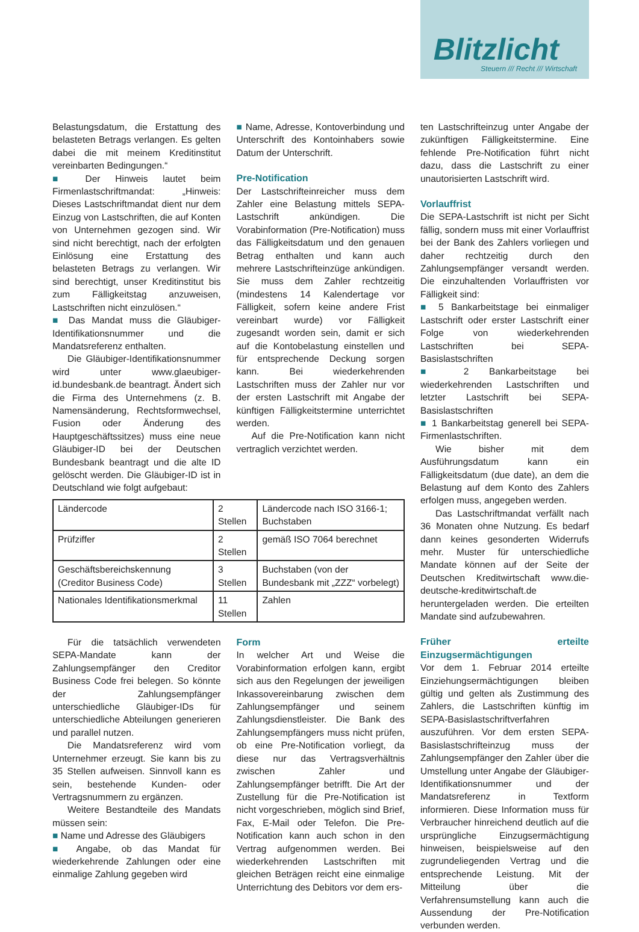Blitzlicht
Steuern /// Recht /// Wirtschaft
Belastungsdatum, die Erstattung des belasteten Betrags verlangen. Es gelten dabei die mit meinem Kreditinstitut vereinbarten Bedingungen.“
■ Der Hinweis lautet beim Firmenlastschriftmandat: „Hinweis: Dieses Lastschriftmandat dient nur dem Einzug von Lastschriften, die auf Konten von Unternehmen gezogen sind. Wir sind nicht berechtigt, nach der erfolgten Einlösung eine Erstattung des belasteten Betrags zu verlangen. Wir sind berechtigt, unser Kreditinstitut bis zum Fälligkeitstag anzuweisen, Lastschriften nicht einzulösen.“
■ Das Mandat muss die Gläubiger-Identifikationsnummer und die Mandatsreferenz enthalten.
Die Gläubiger-Identifikationsnummer wird unter www.glaeubiger-id.bundesbank.de beantragt. Ändert sich die Firma des Unternehmens (z. B. Namensänderung, Rechtsformwechsel, Fusion oder Änderung des Hauptgeschäftssitzes) muss eine neue Gläubiger-ID bei der Deutschen Bundesbank beantragt und die alte ID gelöscht werden. Die Gläubiger-ID ist in Deutschland wie folgt aufgebaut:
■ Name, Adresse, Kontoverbindung und Unterschrift des Kontoinhabers sowie Datum der Unterschrift.
Pre-Notification
Der Lastschrifteinreicher muss dem Zahler eine Belastung mittels SEPA-Lastschrift ankündigen. Die Vorabinformation (Pre-Notification) muss das Fälligkeitsdatum und den genauen Betrag enthalten und kann auch mehrere Lastschrifteinzüge ankündigen. Sie muss dem Zahler rechtzeitig (mindestens 14 Kalendertage vor Fälligkeit, sofern keine andere Frist vereinbart wurde) vor Fälligkeit zugesandt worden sein, damit er sich auf die Kontobelastung einstellen und für entsprechende Deckung sorgen kann. Bei wiederkehrenden Lastschriften muss der Zahler nur vor der ersten Lastschrift mit Angabe der künftigen Fälligkeitstermine unterrichtet werden.
Auf die Pre-Notification kann nicht vertraglich verzichtet werden.
| Ländercode | 2 Stellen | Ländercode nach ISO 3166-1; Buchstaben |
| Prüfziffer | 2 Stellen | gemäß ISO 7064 berechnet |
| Geschäftsbereichskennung (Creditor Business Code) | 3 Stellen | Buchstaben (von der Bundesbank mit „ZZZ“ vorbelegt) |
| Nationales Identifikationsmerkmal | 11 Stellen | Zahlen |
Für die tatsächlich verwendeten SEPA-Mandate kann der Zahlungsempfänger den Creditor Business Code frei belegen. So könnte der Zahlungsempfänger unterschiedliche Gläubiger-IDs für unterschiedliche Abteilungen generieren und parallel nutzen.
Die Mandatsreferenz wird vom Unternehmer erzeugt. Sie kann bis zu 35 Stellen aufweisen. Sinnvoll kann es sein, bestehende Kunden- oder Vertragsnummern zu ergänzen.
Weitere Bestandteile des Mandats müssen sein:
■ Name und Adresse des Gläubigers
■ Angabe, ob das Mandat für wiederkehrende Zahlungen oder eine einmalige Zahlung gegeben wird
Form
In welcher Art und Weise die Vorabinformation erfolgen kann, ergibt sich aus den Regelungen der jeweiligen Inkassovereinbarung zwischen dem Zahlungsempfänger und seinem Zahlungsdienstleister. Die Bank des Zahlungsempfängers muss nicht prüfen, ob eine Pre-Notification vorliegt, da diese nur das Vertragsverhältnis zwischen Zahler und Zahlungsempfänger betrifft. Die Art der Zustellung für die Pre-Notification ist nicht vorgeschrieben, möglich sind Brief, Fax, E-Mail oder Telefon. Die Pre-Notification kann auch schon in den Vertrag aufgenommen werden. Bei wiederkehrenden Lastschriften mit gleichen Beträgen reicht eine einmalige Unterrichtung des Debitors vor dem ers-
ten Lastschrifteinzug unter Angabe der zukünftigen Fälligkeitstermine. Eine fehlende Pre-Notification führt nicht dazu, dass die Lastschrift zu einer unautorisierten Lastschrift wird.
Vorlauffrist
Die SEPA-Lastschrift ist nicht per Sicht fällig, sondern muss mit einer Vorlauffrist bei der Bank des Zahlers vorliegen und daher rechtzeitig durch den Zahlungsempfänger versandt werden. Die einzuhaltenden Vorlauffristen vor Fälligkeit sind:
■ 5 Bankarbeitstage bei einmaliger Lastschrift oder erster Lastschrift einer Folge von wiederkehrenden Lastschriften bei SEPA-Basislastschriften
■ 2 Bankarbeitstage bei wiederkehrenden Lastschriften und letzter Lastschrift bei SEPA-Basislastschriften
■ 1 Bankarbeitstag generell bei SEPA-Firmenlastschriften.
Wie bisher mit dem Ausführungsdatum kann ein Fälligkeitsdatum (due date), an dem die Belastung auf dem Konto des Zahlers erfolgen muss, angegeben werden.
Das Lastschriftmandat verfällt nach 36 Monaten ohne Nutzung. Es bedarf dann keines gesonderten Widerrufs mehr. Muster für unterschiedliche Mandate können auf der Seite der Deutschen Kreditwirtschaft www.die-deutsche-kreditwirtschaft.de heruntergeladen werden. Die erteilten Mandate sind aufzubewahren.
Früher erteilte Einzugsermächtigungen
Vor dem 1. Februar 2014 erteilte Einziehungsermächtigungen bleiben gültig und gelten als Zustimmung des Zahlers, die Lastschriften künftig im SEPA-Basislastschriftverfahren auszuführen. Vor dem ersten SEPA-Basislastschrifteinzug muss der Zahlungsempfänger den Zahler über die Umstellung unter Angabe der Gläubiger-Identifikationsnummer und der Mandatsreferenz in Textform informieren. Diese Information muss für Verbraucher hinreichend deutlich auf die ursprüngliche Einzugsermächtigung hinweisen, beispielsweise auf den zugrundeliegenden Vertrag und die entsprechende Leistung. Mit der Mitteilung über die Verfahrensumstellung kann auch die Aussendung der Pre-Notification verbunden werden.